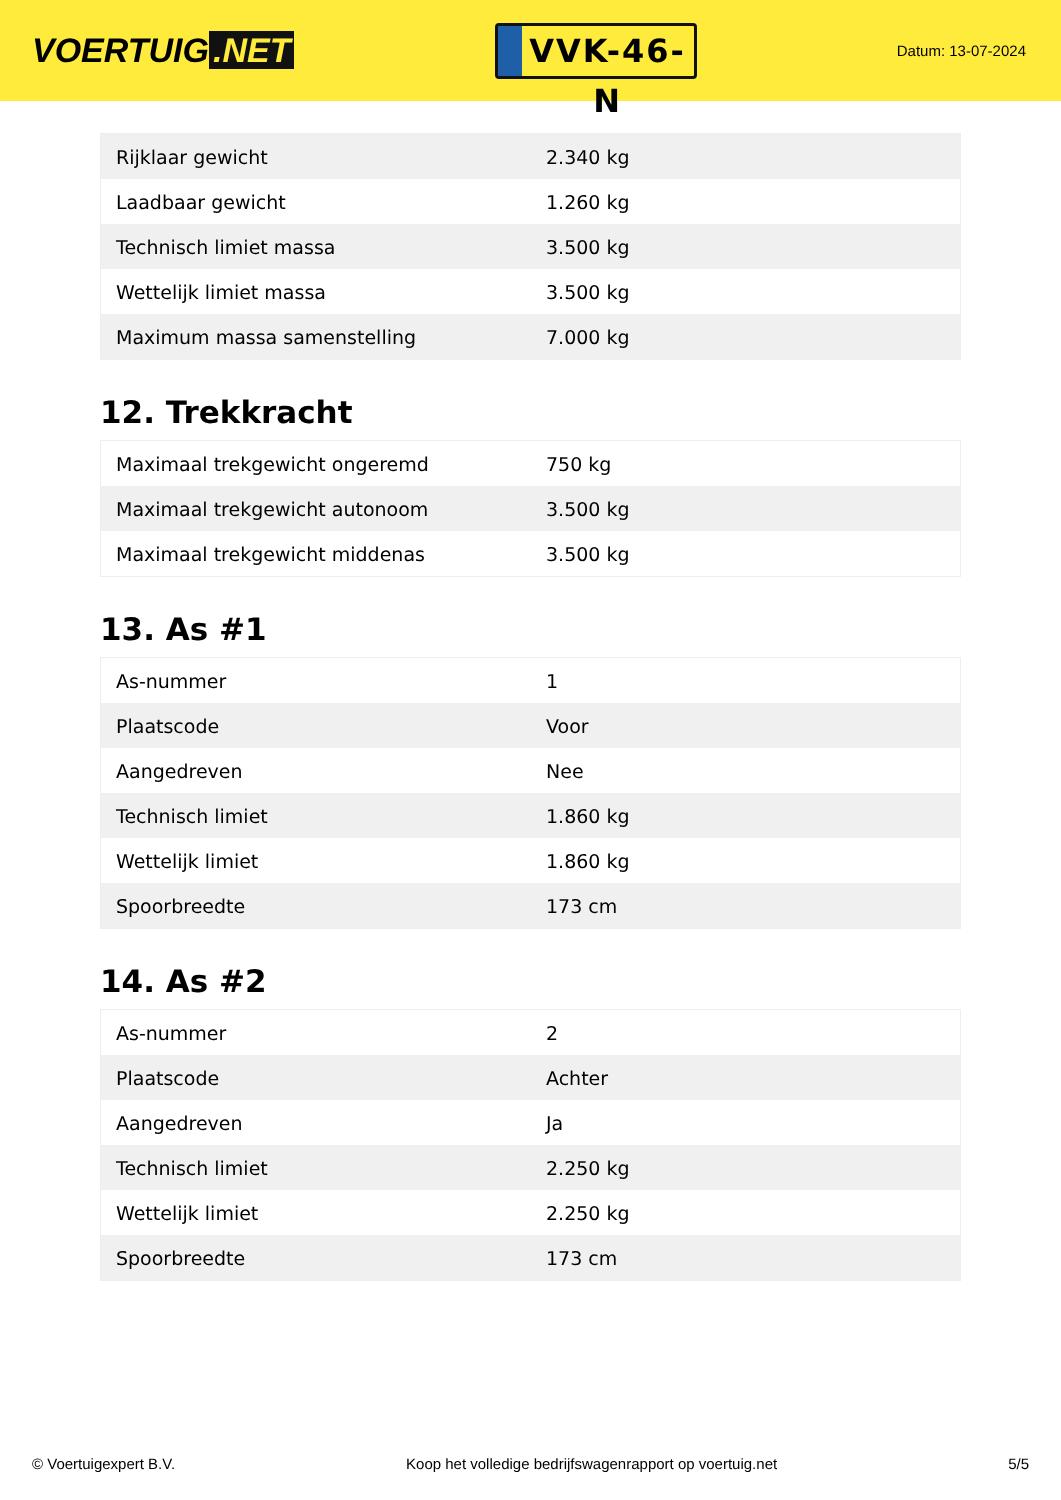VOERTUIG.NET
VVK-46-N
Datum: 13-07-2024
| Rijklaar gewicht | 2.340 kg |
| Laadbaar gewicht | 1.260 kg |
| Technisch limiet massa | 3.500 kg |
| Wettelijk limiet massa | 3.500 kg |
| Maximum massa samenstelling | 7.000 kg |
12. Trekkracht
| Maximaal trekgewicht ongeremd | 750 kg |
| Maximaal trekgewicht autonoom | 3.500 kg |
| Maximaal trekgewicht middenas | 3.500 kg |
13. As #1
| As-nummer | 1 |
| Plaatscode | Voor |
| Aangedreven | Nee |
| Technisch limiet | 1.860 kg |
| Wettelijk limiet | 1.860 kg |
| Spoorbreedte | 173 cm |
14. As #2
| As-nummer | 2 |
| Plaatscode | Achter |
| Aangedreven | Ja |
| Technisch limiet | 2.250 kg |
| Wettelijk limiet | 2.250 kg |
| Spoorbreedte | 173 cm |
© Voertuigexpert B.V. Koop het volledige bedrijfswagenrapport op voertuig.net 5/5